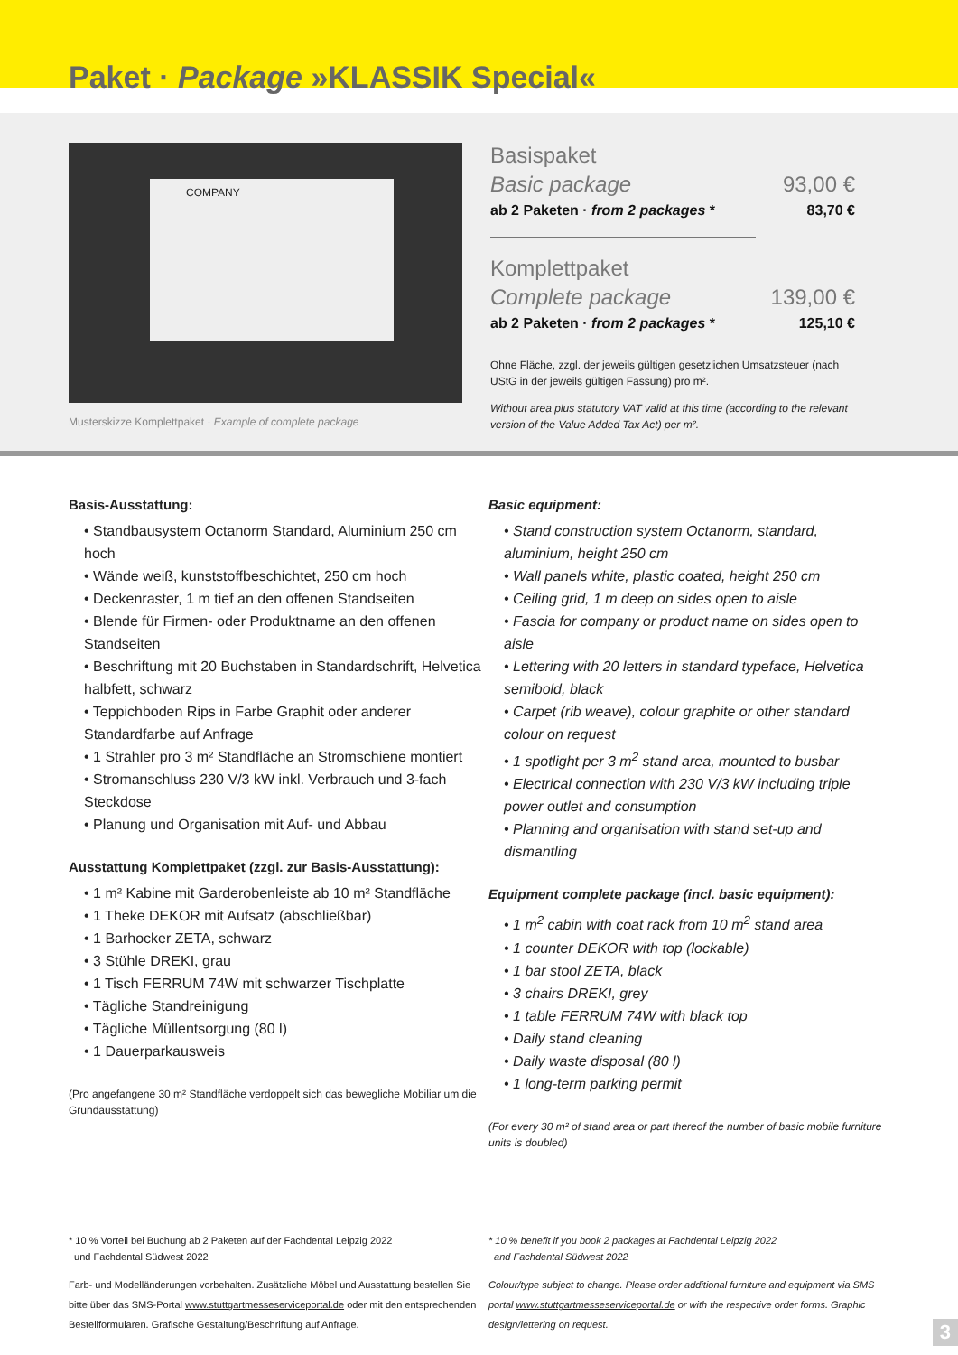Paket · Package »KLASSIK Special«
COMPANY
Musterskizze Komplettpaket · Example of complete package
Basispaket
Basic package 93,00 €
ab 2 Paketen · from 2 packages * 83,70 €
Komplettpaket
Complete package 139,00 €
ab 2 Paketen · from 2 packages * 125,10 €
Ohne Fläche, zzgl. der jeweils gültigen gesetzlichen Umsatzsteuer (nach UStG in der jeweils gültigen Fassung) pro m².
Without area plus statutory VAT valid at this time (according to the relevant version of the Value Added Tax Act) per m².
Basis-Ausstattung:
• Standbausystem Octanorm Standard, Aluminium 250 cm hoch
• Wände weiß, kunststoffbeschichtet, 250 cm hoch
• Deckenraster, 1 m tief an den offenen Standseiten
• Blende für Firmen- oder Produktname an den offenen Standseiten
• Beschriftung mit 20 Buchstaben in Standardschrift, Helvetica halbfett, schwarz
• Teppichboden Rips in Farbe Graphit oder anderer Standardfarbe auf Anfrage
• 1 Strahler pro 3 m² Standfläche an Stromschiene montiert
• Stromanschluss 230 V/3 kW inkl. Verbrauch und 3-fach Steckdose
• Planung und Organisation mit Auf- und Abbau
Ausstattung Komplettpaket (zzgl. zur Basis-Ausstattung):
• 1 m² Kabine mit Garderobenleiste ab 10 m² Standfläche
• 1 Theke DEKOR mit Aufsatz (abschließbar)
• 1 Barhocker ZETA, schwarz
• 3 Stühle DREKI, grau
• 1 Tisch FERRUM 74W mit schwarzer Tischplatte
• Tägliche Standreinigung
• Tägliche Müllentsorgung (80 l)
• 1 Dauerparkausweis
(Pro angefangene 30 m² Standfläche verdoppelt sich das bewegliche Mobiliar um die Grundausstattung)
Basic equipment:
• Stand construction system Octanorm, standard, aluminium, height 250 cm
• Wall panels white, plastic coated, height 250 cm
• Ceiling grid, 1 m deep on sides open to aisle
• Fascia for company or product name on sides open to aisle
• Lettering with 20 letters in standard typeface, Helvetica semibold, black
• Carpet (rib weave), colour graphite or other standard colour on request
• 1 spotlight per 3 m<sup>2</sup> stand area, mounted to busbar
• Electrical connection with 230 V/3 kW including triple power outlet and consumption
• Planning and organisation with stand set-up and dismantling
Equipment complete package (incl. basic equipment):
• 1 m<sup>2</sup> cabin with coat rack from 10 m<sup>2</sup> stand area
• 1 counter DEKOR with top (lockable)
• 1 bar stool ZETA, black
• 3 chairs DREKI, grey
• 1 table FERRUM 74W with black top
• Daily stand cleaning
• Daily waste disposal (80 l)
• 1 long-term parking permit
(For every 30 m² of stand area or part thereof the number of basic mobile furniture units is doubled)
* 10 % Vorteil bei Buchung ab 2 Paketen auf der Fachdental Leipzig 2022
und Fachdental Südwest 2022
Farb- und Modelländerungen vorbehalten. Zusätzliche Möbel und Ausstattung bestellen Sie bitte über das SMS-Portal www.stuttgartmesseserviceportal.de oder mit den entsprechenden Bestellformularen. Grafische Gestaltung/Beschriftung auf Anfrage.
* 10 % benefit if you book 2 packages at Fachdental Leipzig 2022
and Fachdental Südwest 2022
Colour/type subject to change. Please order additional furniture and equipment via SMS portal www.stuttgartmesseserviceportal.de or with the respective order forms. Graphic design/lettering on request.
3